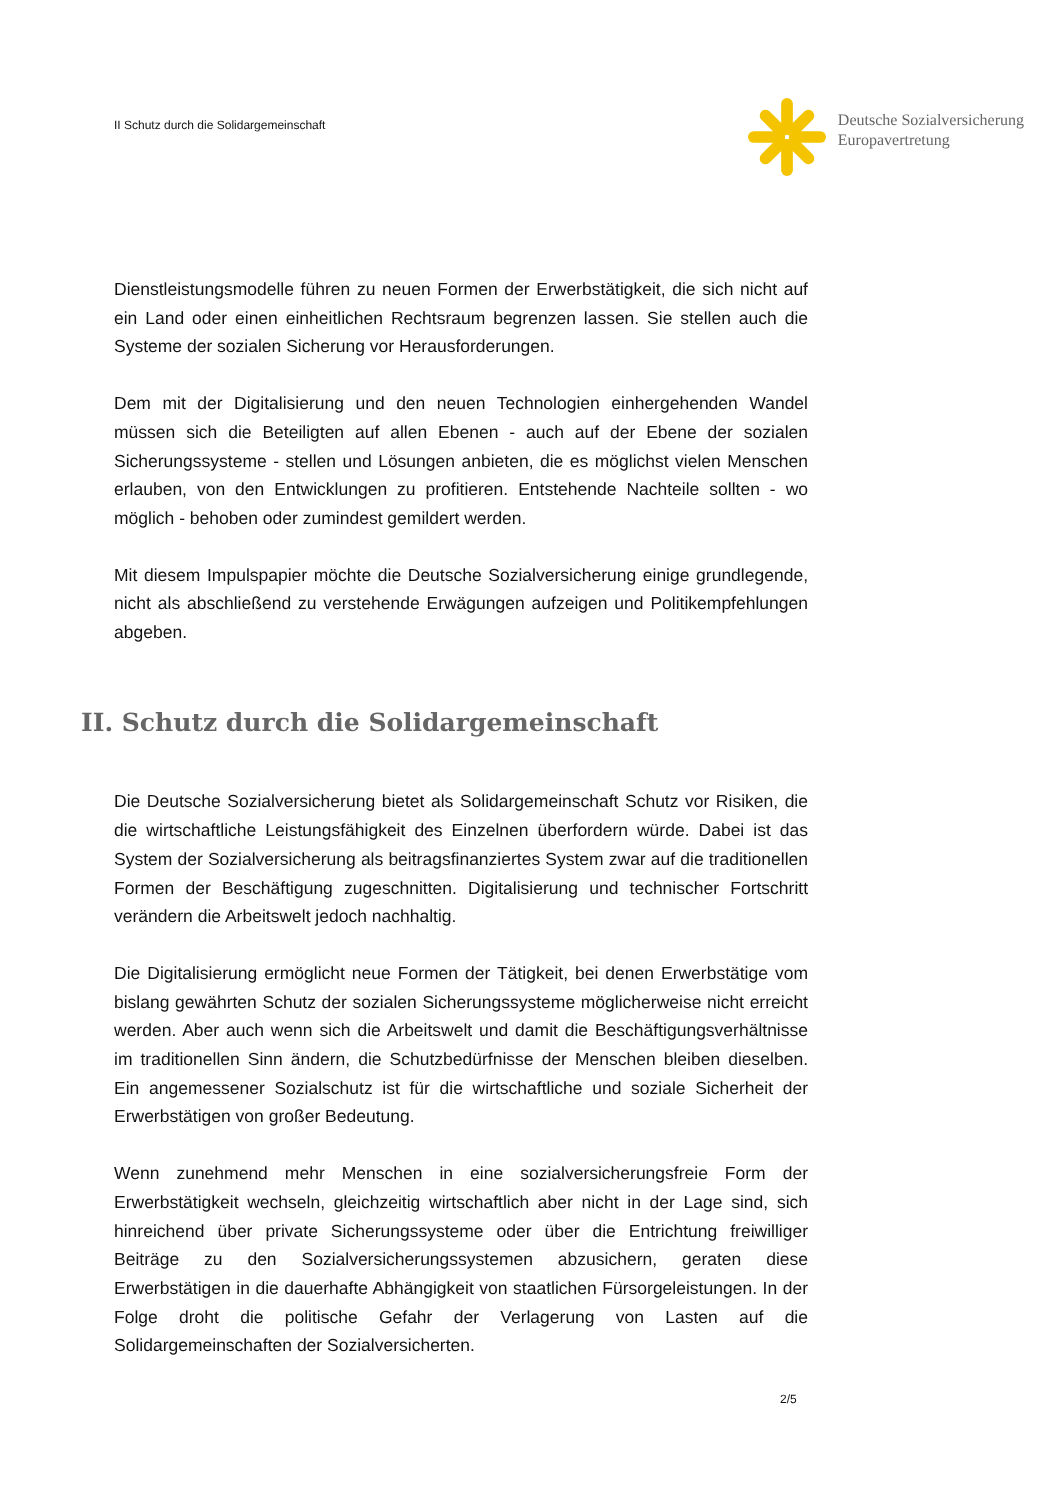II Schutz durch die Solidargemeinschaft
Deutsche Sozialversicherung
Europavertretung
Dienstleistungsmodelle führen zu neuen Formen der Erwerbstätigkeit, die sich nicht auf ein Land oder einen einheitlichen Rechtsraum begrenzen lassen. Sie stellen auch die Systeme der sozialen Sicherung vor Herausforderungen.
Dem mit der Digitalisierung und den neuen Technologien einhergehenden Wandel müssen sich die Beteiligten auf allen Ebenen - auch auf der Ebene der sozialen Sicherungssysteme - stellen und Lösungen anbieten, die es möglichst vielen Menschen erlauben, von den Entwicklungen zu profitieren. Entstehende Nachteile sollten - wo möglich - behoben oder zumindest gemildert werden.
Mit diesem Impulspapier möchte die Deutsche Sozialversicherung einige grundlegende, nicht als abschließend zu verstehende Erwägungen aufzeigen und Politikempfehlungen abgeben.
II. Schutz durch die Solidargemeinschaft
Die Deutsche Sozialversicherung bietet als Solidargemeinschaft Schutz vor Risiken, die die wirtschaftliche Leistungsfähigkeit des Einzelnen überfordern würde. Dabei ist das System der Sozialversicherung als beitragsfinanziertes System zwar auf die traditionellen Formen der Beschäftigung zugeschnitten. Digitalisierung und technischer Fortschritt verändern die Arbeitswelt jedoch nachhaltig.
Die Digitalisierung ermöglicht neue Formen der Tätigkeit, bei denen Erwerbstätige vom bislang gewährten Schutz der sozialen Sicherungssysteme möglicherweise nicht erreicht werden. Aber auch wenn sich die Arbeitswelt und damit die Beschäftigungsverhältnisse im traditionellen Sinn ändern, die Schutzbedürfnisse der Menschen bleiben dieselben. Ein angemessener Sozialschutz ist für die wirtschaftliche und soziale Sicherheit der Erwerbstätigen von großer Bedeutung.
Wenn zunehmend mehr Menschen in eine sozialversicherungsfreie Form der Erwerbstätigkeit wechseln, gleichzeitig wirtschaftlich aber nicht in der Lage sind, sich hinreichend über private Sicherungssysteme oder über die Entrichtung freiwilliger Beiträge zu den Sozialversicherungssystemen abzusichern, geraten diese Erwerbstätigen in die dauerhafte Abhängigkeit von staatlichen Fürsorgeleistungen. In der Folge droht die politische Gefahr der Verlagerung von Lasten auf die Solidargemeinschaften der Sozialversicherten.
2/5